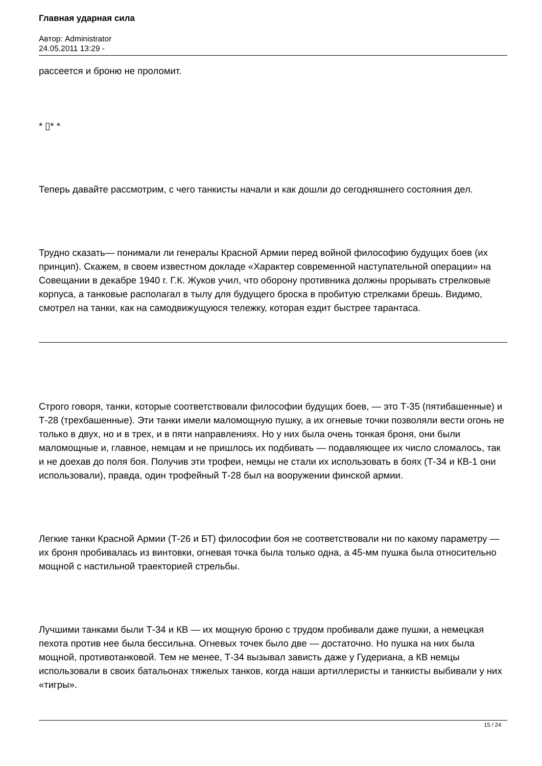Главная ударная сила
Автор: Administrator
24.05.2011 13:29 -
рассеется и броню не проломит.
* ▯* *
Теперь давайте рассмотрим, с чего танкисты начали и как дошли до сегодняшнего состояния дел.
Трудно сказать— понимали ли генералы Красной Армии перед войной философию будущих боев (их принцип). Скажем, в своем известном докладе «Характер современной наступательной операции» на Совещании в декабре 1940 г. Г.К. Жуков учил, что оборону противника должны прорывать стрелковые корпуса, а танковые располагал в тылу для будущего броска в пробитую стрелками брешь. Видимо, смотрел на танки, как на самодвижущуюся тележку, которая ездит быстрее тарантаса.
Строго говоря, танки, которые соответствовали философии будущих боев, — это Т-35 (пятибашенные) и Т-28 (трехбашенные). Эти танки имели маломощную пушку, а их огневые точки позволяли вести огонь не только в двух, но и в трех, и в пяти направлениях. Но у них была очень тонкая броня, они были маломощные и, главное, немцам и не пришлось их подбивать — подавляющее их число сломалось, так и не доехав до поля боя. Получив эти трофеи, немцы не стали их использовать в боях (Т-34 и КВ-1 они использовали), правда, один трофейный Т-28 был на вооружении финской армии.
Легкие танки Красной Армии (Т-26 и БТ) философии боя не соответствовали ни по какому параметру — их броня пробивалась из винтовки, огневая точка была только одна, а 45-мм пушка была относительно мощной с настильной траекторией стрельбы.
Лучшими танками были Т-34 и КВ — их мощную броню с трудом пробивали даже пушки, а немецкая пехота против нее была бессильна. Огневых точек было две — достаточно. Но пушка на них была мощной, противотанковой. Тем не менее, Т-34 вызывал зависть даже у Гудериана, а КВ немцы использовали в своих батальонах тяжелых танков, когда наши артиллеристы и танкисты выбивали у них «тигры».
15 / 24